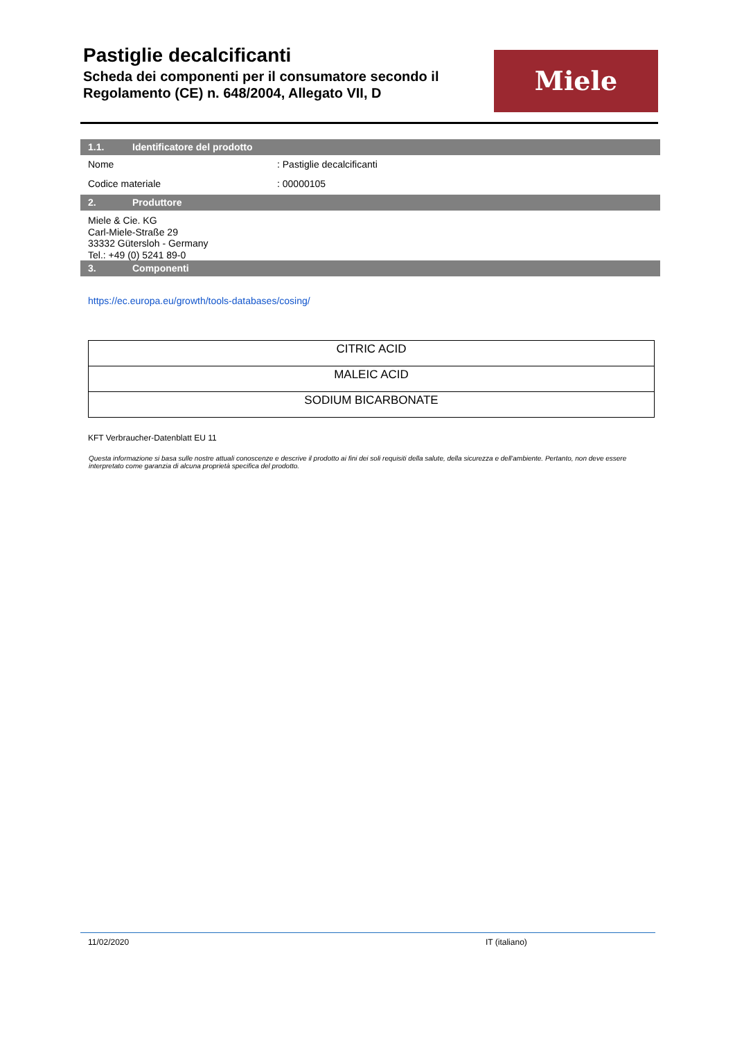Pastiglie decalcificanti
Scheda dei componenti per il consumatore secondo il Regolamento (CE) n. 648/2004, Allegato VII, D
Miele
1.1. Identificatore del prodotto
Nome : Pastiglie decalcificanti
Codice materiale : 00000105
2. Produttore
Miele & Cie. KG
Carl-Miele-Straße 29
33332 Gütersloh - Germany
Tel.: +49 (0) 5241 89-0
3. Componenti
https://ec.europa.eu/growth/tools-databases/cosing/
| CITRIC ACID |
| MALEIC ACID |
| SODIUM BICARBONATE |
KFT Verbraucher-Datenblatt EU 11
Questa informazione si basa sulle nostre attuali conoscenze e descrive il prodotto ai fini dei soli requisiti della salute, della sicurezza e dell'ambiente. Pertanto, non deve essere interpretato come garanzia di alcuna proprietà specifica del prodotto.
11/02/2020 IT (italiano)